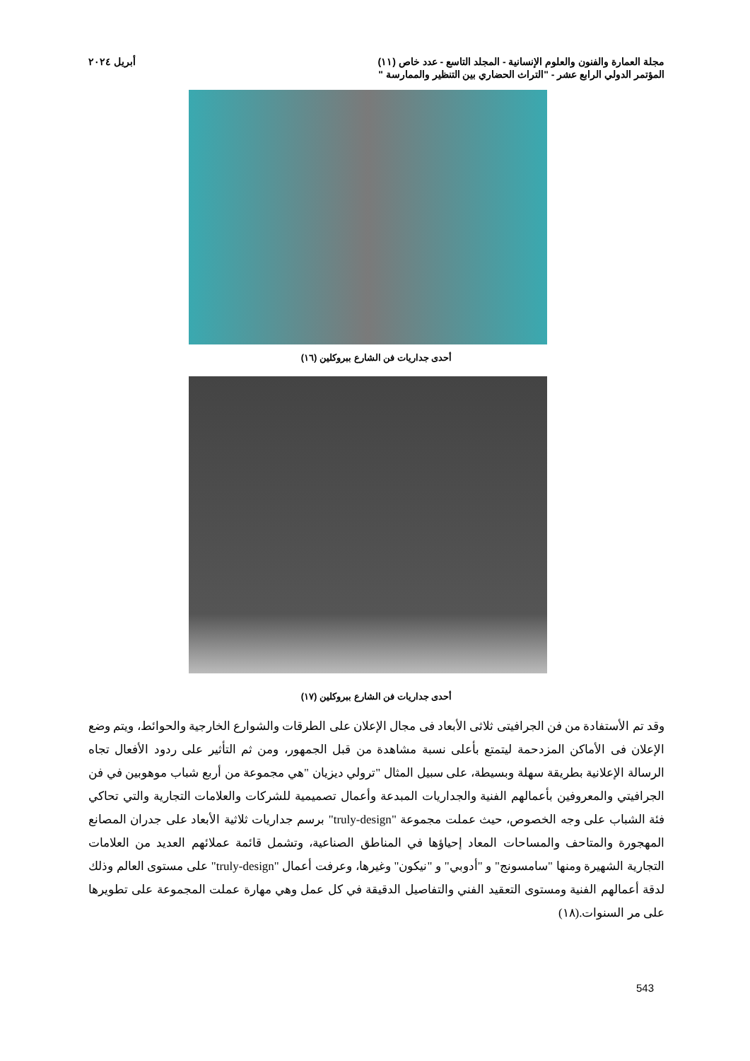مجلة العمارة والفنون والعلوم الإنسانية - المجلد التاسع - عدد خاص (١١) أبريل ٢٠٢٤
المؤتمر الدولي الرابع عشر - "التراث الحضاري بين التنظير والممارسة "
أحدى جداريات فن الشارع ببروكلين (١٦)
أحدى جداريات فن الشارع ببروكلين (١٧)
وقد تم الأستفادة من فن الجرافيتى ثلاثى الأبعاد فى مجال الإعلان على الطرقات والشوارع الخارجية والحوائط، ويتم وضع الإعلان فى الأماكن المزدحمة ليتمتع بأعلى نسبة مشاهدة من قبل الجمهور، ومن ثم التأثير على ردود الأفعال تجاه الرسالة الإعلانية بطريقة سهلة وبسيطة، على سبيل المثال "ترولي ديزيان "هي مجموعة من أربع شباب موهوبين في فن الجرافيتي والمعروفين بأعمالهم الفنية والجداريات المبدعة وأعمال تصميمية للشركات والعلامات التجارية والتي تحاكي فئة الشباب على وجه الخصوص، حيث عملت مجموعة "truly-design" برسم جداريات ثلاثية الأبعاد على جدران المصانع المهجورة والمتاحف والمساحات المعاد إحياؤها في المناطق الصناعية، وتشمل قائمة عملائهم العديد من العلامات التجارية الشهيرة ومنها "سامسونج" و "أدوبي" و "نيكون" وغيرها، وعرفت أعمال "truly-design" على مستوى العالم وذلك لدقة أعمالهم الفنية ومستوى التعقيد الفني والتفاصيل الدقيقة في كل عمل وهي مهارة عملت المجموعة على تطويرها على مر السنوات.(١٨)
543